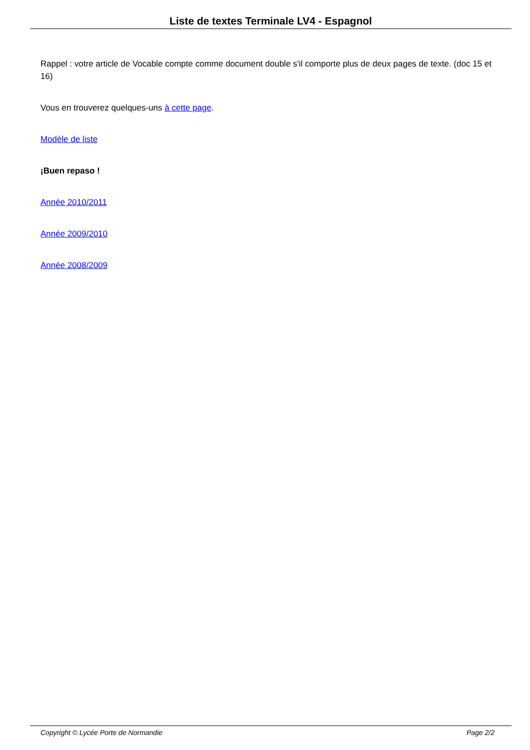Liste de textes Terminale LV4 - Espagnol
Rappel : votre article de Vocable compte comme document double s'il comporte plus de deux pages de texte. (doc 15 et 16)
Vous en trouverez quelques-uns à cette page.
Modèle de liste
¡Buen repaso !
Année 2010/2011
Année 2009/2010
Année 2008/2009
Copyright © Lycée Porte de Normandie Page 2/2